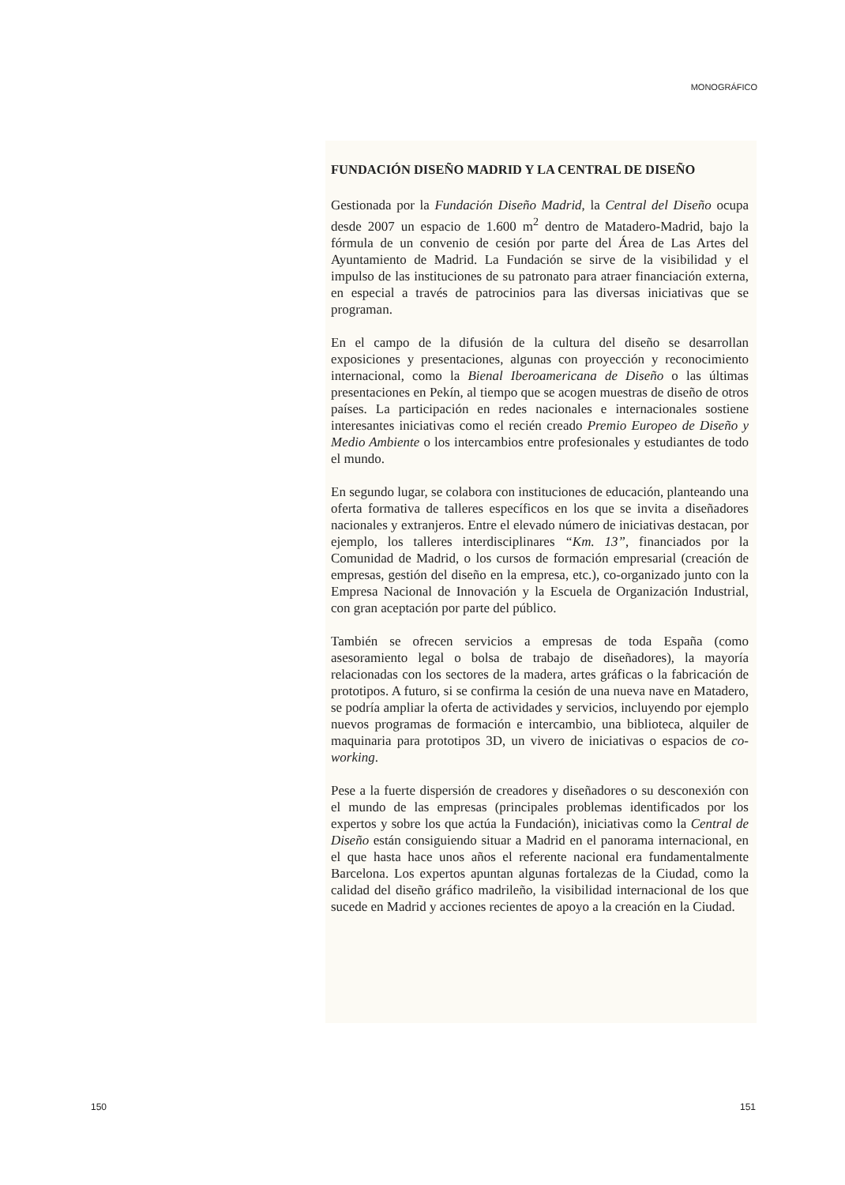MONOGRÁFICO
FUNDACIÓN DISEÑO MADRID Y LA CENTRAL DE DISEÑO
Gestionada por la Fundación Diseño Madrid, la Central del Diseño ocupa desde 2007 un espacio de 1.600 m<sup>2</sup> dentro de Matadero-Madrid, bajo la fórmula de un convenio de cesión por parte del Área de Las Artes del Ayuntamiento de Madrid. La Fundación se sirve de la visibilidad y el impulso de las instituciones de su patronato para atraer financiación externa, en especial a través de patrocinios para las diversas iniciativas que se programan.
En el campo de la difusión de la cultura del diseño se desarrollan exposiciones y presentaciones, algunas con proyección y reconocimiento internacional, como la Bienal Iberoamericana de Diseño o las últimas presentaciones en Pekín, al tiempo que se acogen muestras de diseño de otros países. La participación en redes nacionales e internacionales sostiene interesantes iniciativas como el recién creado Premio Europeo de Diseño y Medio Ambiente o los intercambios entre profesionales y estudiantes de todo el mundo.
En segundo lugar, se colabora con instituciones de educación, planteando una oferta formativa de talleres específicos en los que se invita a diseñadores nacionales y extranjeros. Entre el elevado número de iniciativas destacan, por ejemplo, los talleres interdisciplinares “Km. 13”, financiados por la Comunidad de Madrid, o los cursos de formación empresarial (creación de empresas, gestión del diseño en la empresa, etc.), co-organizado junto con la Empresa Nacional de Innovación y la Escuela de Organización Industrial, con gran aceptación por parte del público.
También se ofrecen servicios a empresas de toda España (como asesoramiento legal o bolsa de trabajo de diseñadores), la mayoría relacionadas con los sectores de la madera, artes gráficas o la fabricación de prototipos. A futuro, si se confirma la cesión de una nueva nave en Matadero, se podría ampliar la oferta de actividades y servicios, incluyendo por ejemplo nuevos programas de formación e intercambio, una biblioteca, alquiler de maquinaria para prototipos 3D, un vivero de iniciativas o espacios de co-working.
Pese a la fuerte dispersión de creadores y diseñadores o su desconexión con el mundo de las empresas (principales problemas identificados por los expertos y sobre los que actúa la Fundación), iniciativas como la Central de Diseño están consiguiendo situar a Madrid en el panorama internacional, en el que hasta hace unos años el referente nacional era fundamentalmente Barcelona. Los expertos apuntan algunas fortalezas de la Ciudad, como la calidad del diseño gráfico madrileño, la visibilidad internacional de los que sucede en Madrid y acciones recientes de apoyo a la creación en la Ciudad.
150 151